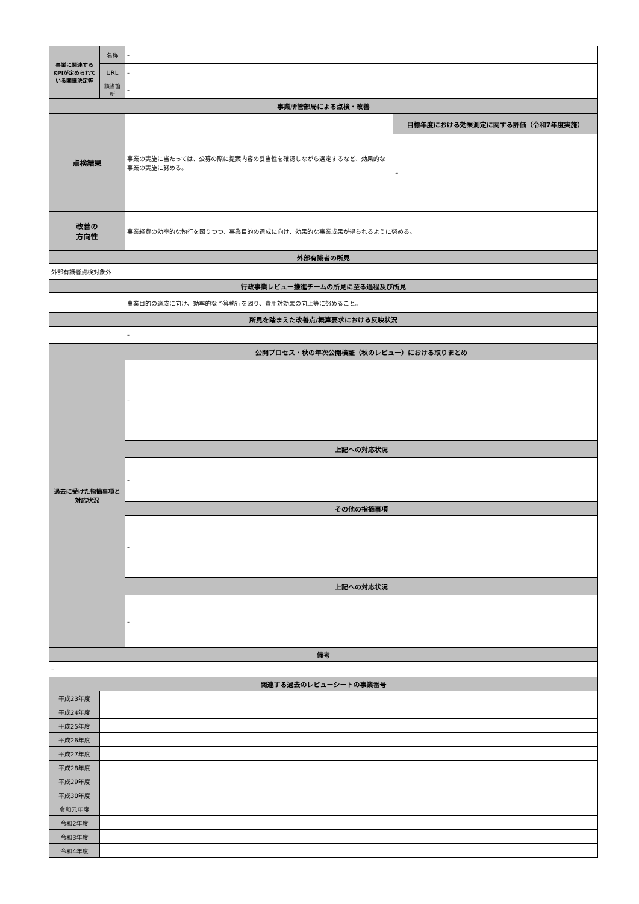| 事業に関連する KPIが定められている閣議決定等 | 名称 | – | |
| | URL | – | |
| | 該当箇所 | – | |
| 事業所管部局による点検・改善 | | | |
| 点検結果 | | 事業の実施に当たっては、公募の際に提案内容の妥当性を確認しながら選定するなど、効果的な事業の実施に努める。 | 目標年度における効果測定に関する評価（令和7年度実施） |
| | | | – |
| 改善の 方向性 | | 事業経費の効率的な執行を図りつつ、事業目的の達成に向け、効果的な事業成果が得られるように努める。 | |
| 外部有識者の所見 | | | |
| 外部有識者点検対象外 | | | |
| 行政事業レビュー推進チームの所見に至る過程及び所見 | | | |
| | | 事業目的の達成に向け、効率的な予算執行を図り、費用対効果の向上等に努めること。 | |
| 所見を踏まえた改善点/概算要求における反映状況 | | | |
| | | – | |
| 過去に受けた指摘事項と対応状況 | | 公開プロセス・秋の年次公開検証（秋のレビュー）における取りまとめ | |
| | | – | |
| | | 上記への対応状況 | |
| | | – | |
| | | その他の指摘事項 | |
| | | – | |
| | | 上記への対応状況 | |
| | | – | |
| 備考 | | | |
| – | | | |
| 関連する過去のレビューシートの事業番号 | | | |
| 平成23年度 | | | |
| 平成24年度 | | | |
| 平成25年度 | | | |
| 平成26年度 | | | |
| 平成27年度 | | | |
| 平成28年度 | | | |
| 平成29年度 | | | |
| 平成30年度 | | | |
| 令和元年度 | | | |
| 令和2年度 | | | |
| 令和3年度 | | | |
| 令和4年度 | | | |